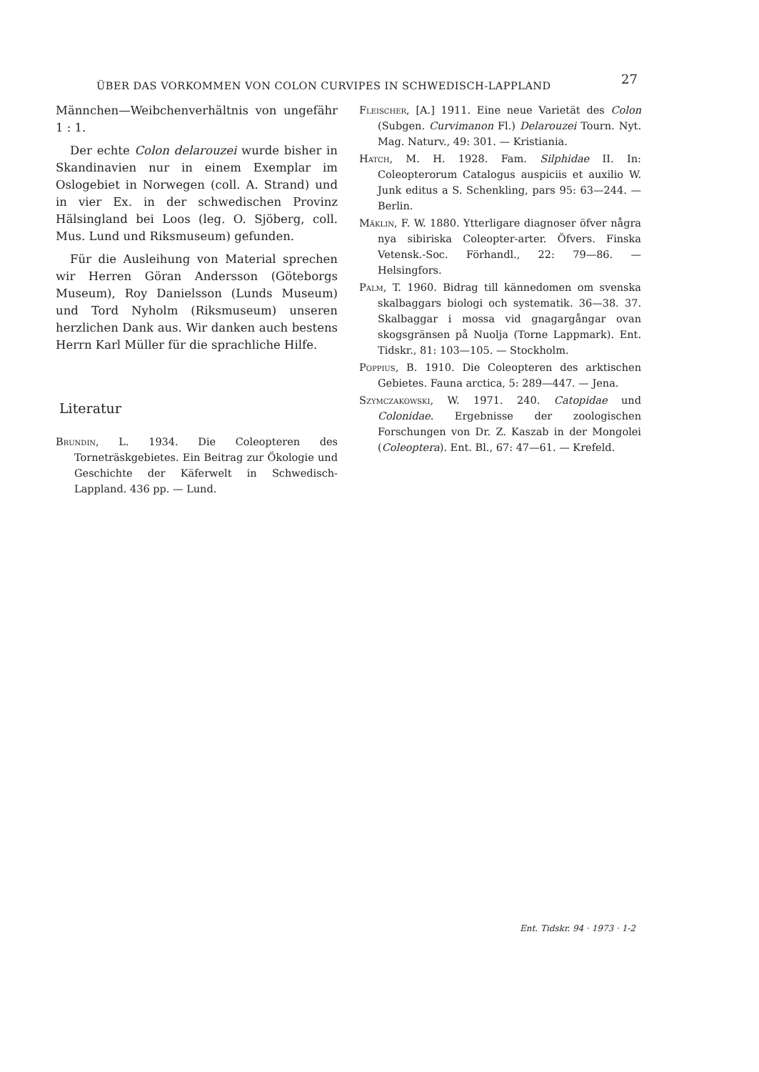ÜBER DAS VORKOMMEN VON COLON CURVIPES IN SCHWEDISCH-LAPPLAND 27
Männchen—Weibchenverhältnis von ungefähr 1 : 1.
Der echte Colon delarouzei wurde bisher in Skandinavien nur in einem Exemplar im Oslogebiet in Norwegen (coll. A. Strand) und in vier Ex. in der schwedischen Provinz Hälsingland bei Loos (leg. O. Sjöberg, coll. Mus. Lund und Riksmuseum) gefunden.
Für die Ausleihung von Material sprechen wir Herren Göran Andersson (Göteborgs Museum), Roy Danielsson (Lunds Museum) und Tord Nyholm (Riksmuseum) unseren herzlichen Dank aus. Wir danken auch bestens Herrn Karl Müller für die sprachliche Hilfe.
Literatur
Brundin, L. 1934. Die Coleopteren des Torneträskgebietes. Ein Beitrag zur Ökologie und Geschichte der Käferwelt in Schwedisch-Lappland. 436 pp. — Lund.
Fleischer, [A.] 1911. Eine neue Varietät des Colon (Subgen. Curvimanon Fl.) Delarouzei Tourn. Nyt. Mag. Naturv., 49: 301. — Kristiania.
Hatch, M. H. 1928. Fam. Silphidae II. In: Coleopterorum Catalogus auspiciis et auxilio W. Junk editus a S. Schenkling, pars 95: 63—244. — Berlin.
Mäklin, F. W. 1880. Ytterligare diagnoser öfver några nya sibiriska Coleopter-arter. Öfvers. Finska Vetensk.-Soc. Förhandl., 22: 79—86. — Helsingfors.
Palm, T. 1960. Bidrag till kännedomen om svenska skalbaggars biologi och systematik. 36—38. 37. Skalbaggar i mossa vid gnagargångar ovan skogsgränsen på Nuolja (Torne Lappmark). Ent. Tidskr., 81: 103—105. — Stockholm.
Poppius, B. 1910. Die Coleopteren des arktischen Gebietes. Fauna arctica, 5: 289—447. — Jena.
Szymczakowski, W. 1971. 240. Catopidae und Colonidae. Ergebnisse der zoologischen Forschungen von Dr. Z. Kaszab in der Mongolei (Coleoptera). Ent. Bl., 67: 47—61. — Krefeld.
Ent. Tidskr. 94 · 1973 · 1-2